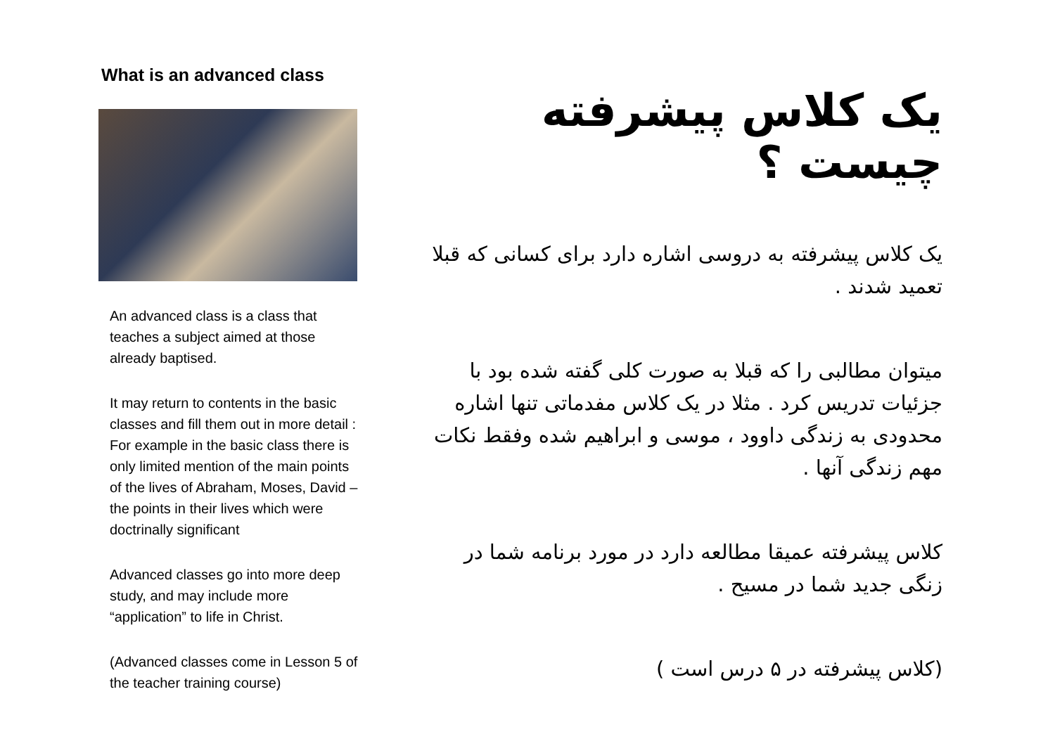What is an advanced class
An advanced class is a class that teaches a subject aimed at those already baptised.
It may return to contents in the basic classes and fill them out in more detail : For example in the basic class there is only limited mention of the main points of the lives of Abraham, Moses, David – the points in their lives which were doctrinally significant
Advanced classes go into more deep study, and may include more “application” to life in Christ.
(Advanced classes come in Lesson 5 of the teacher training course)
یک کلاس پیشرفته چیست ؟
یک کلاس پیشرفته به دروسی اشاره دارد برای کسانی که قبلا تعمید شدند .
میتوان مطالبی را که قبلا به صورت کلی گفته شده بود با جزئیات تدریس کرد . مثلا در یک کلاس مفدماتی تنها اشاره محدودی به زندگی داوود ، موسی و ابراهیم شده وفقط نکات مهم زندگی آنها .
کلاس پیشرفته عمیقا مطالعه دارد در مورد برنامه شما در زنگی جدید شما در مسیح .
(کلاس پیشرفته در ۵ درس است )